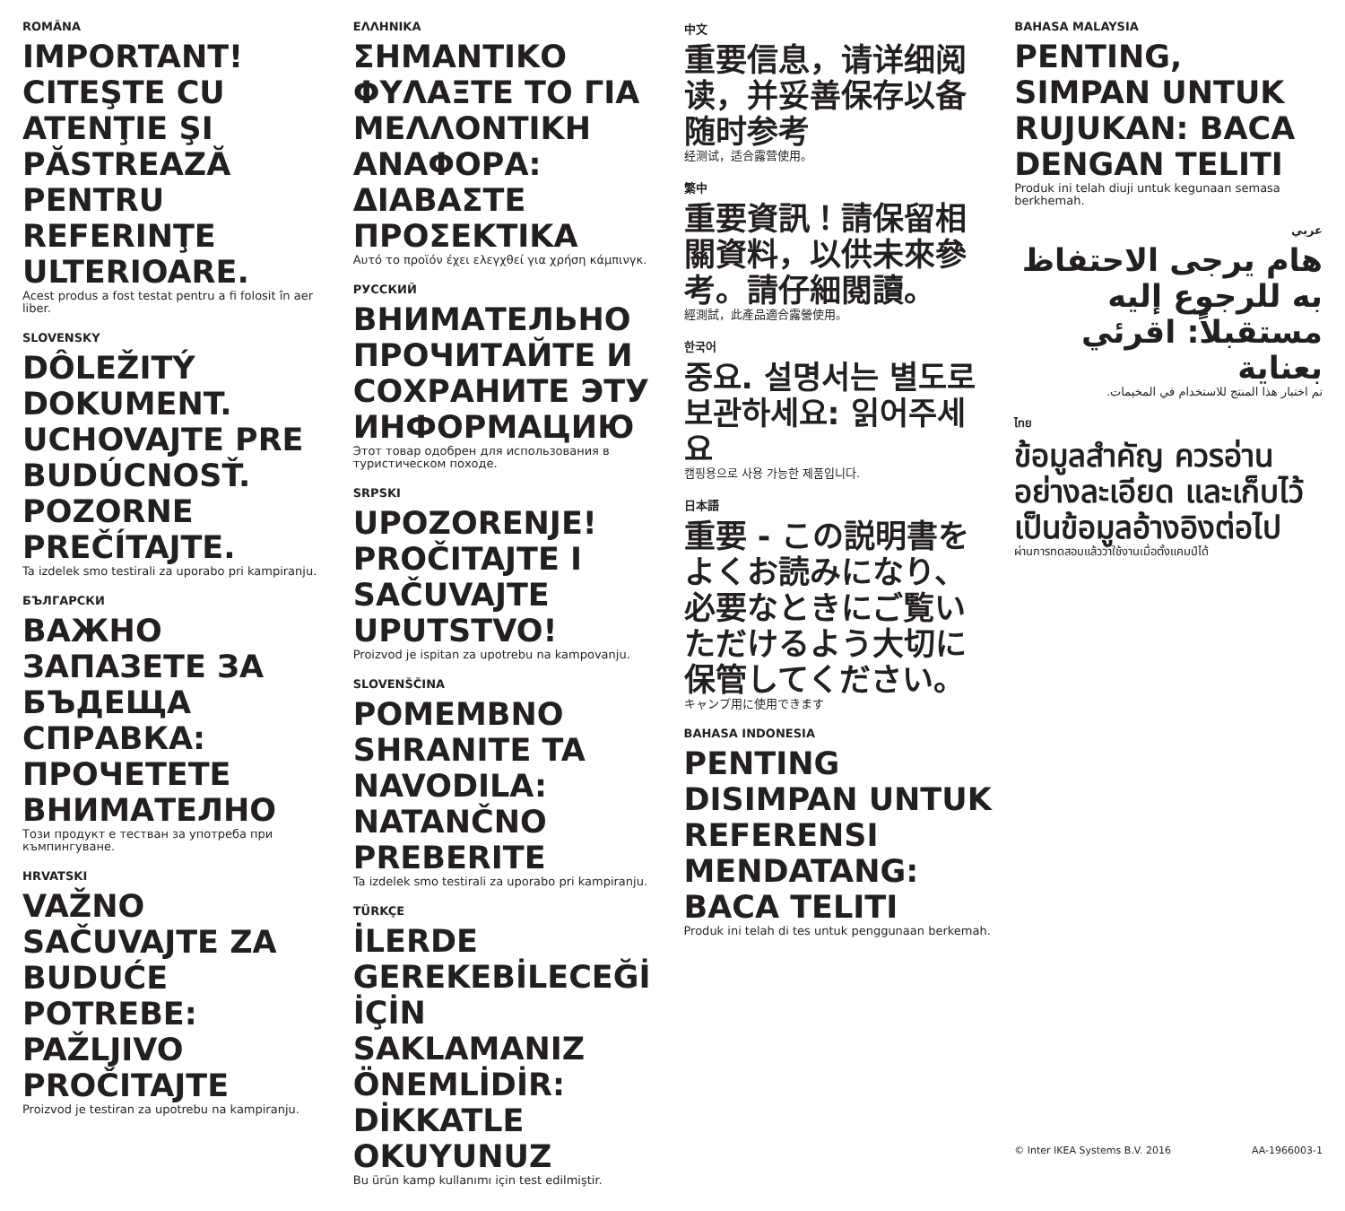ROMÂNA
IMPORTANT! CITEŞTE CU ATENŢIE ŞI PĂSTREAZĂ PENTRU REFERINŢE ULTERIOARE.
Acest produs a fost testat pentru a fi folosit în aer liber.
SLOVENSKY
DÔLEŽITÝ DOKUMENT. UCHOVAJTE PRE BUDÚCNOSŤ. POZORNE PREČÍTAJTE.
Ta izdelek smo testirali za uporabo pri kampiranju.
БЪЛГАРСКИ
ВАЖНО ЗАПАЗЕТЕ ЗА БЪДЕЩА СПРАВКА: ПРОЧЕТЕТЕ ВНИМАТЕЛНО
Този продукт е тестван за употреба при къмпингуване.
HRVATSKI
VAŽNO SAČUVAJTE ZA BUDUĆE POTREBE: PAŽLJIVO PROČITAJTE
Proizvod je testiran za upotrebu na kampiranju.
ΕΛΛΗΝΙΚΑ
ΣΗΜΑΝΤΙΚΟ ΦΥΛΑΞΤΕ ΤΟ ΓΙΑ ΜΕΛΛΟΝΤΙΚΗ ΑΝΑΦΟΡΑ: ΔΙΑΒΑΣΤΕ ΠΡΟΣΕΚΤΙΚΑ
Αυτό το προϊόν έχει ελεγχθεί για χρήση κάμπινγκ.
РУССКИЙ
ВНИМАТЕЛЬНО ПРОЧИТАЙТЕ И СОХРАНИТЕ ЭТУ ИНФОРМАЦИЮ
Этот товар одобрен для использования в туристическом походе.
SRPSKI
UPOZORENJE! PROČITAJTE I SAČUVAJTE UPUTSTVO!
Proizvod je ispitan za upotrebu na kampovanju.
SLOVENŠČINA
POMEMBNO SHRANITE TA NAVODILA: NATANČNO PREBERITE
Ta izdelek smo testirali za uporabo pri kampiranju.
TÜRKÇE
İLERDE GEREKEBİLECEĞİ İÇİN SAKLAMANIZ ÖNEMLİDİR: DİKKATLE OKUYUNUZ
Bu ürün kamp kullanımı için test edilmiştir.
中文
重要信息，请详细阅读，并妥善保存以备随时参考
经测试，适合露营使用。
繁中
重要資訊！請保留相關資料，以供未來參考。請仔細閱讀。
經測試，此產品適合露營使用。
한국어
중요. 설명서는 별도로 보관하세요: 읽어주세요
캠핑용으로 사용 가능한 제품입니다.
日本語
重要 - この説明書をよくお読みになり、必要なときにご覧いただけるよう大切に保管してください。
キャンプ用に使用できます
BAHASA INDONESIA
PENTING DISIMPAN UNTUK REFERENSI MENDATANG: BACA TELITI
Produk ini telah di tes untuk penggunaan berkemah.
BAHASA MALAYSIA
PENTING, SIMPAN UNTUK RUJUKAN: BACA DENGAN TELITI
Produk ini telah diuji untuk kegunaan semasa berkhemah.
عربي
هام يرجى الاحتفاظ به للرجوع إليه مستقبلاً: اقرئي بعناية
تم اختبار هذا المنتج للاستخدام في المخيمات.
ไทย
ข้อมูลสำคัญ ควรอ่านอย่างละเอียด และเก็บไว้เป็นข้อมูลอ้างอิงต่อไป
ผ่านการทดสอบแล้วว่าใช้งานเมื่อตั้งแคมป์ได้
© Inter IKEA Systems B.V. 2016 AA-1966003-1